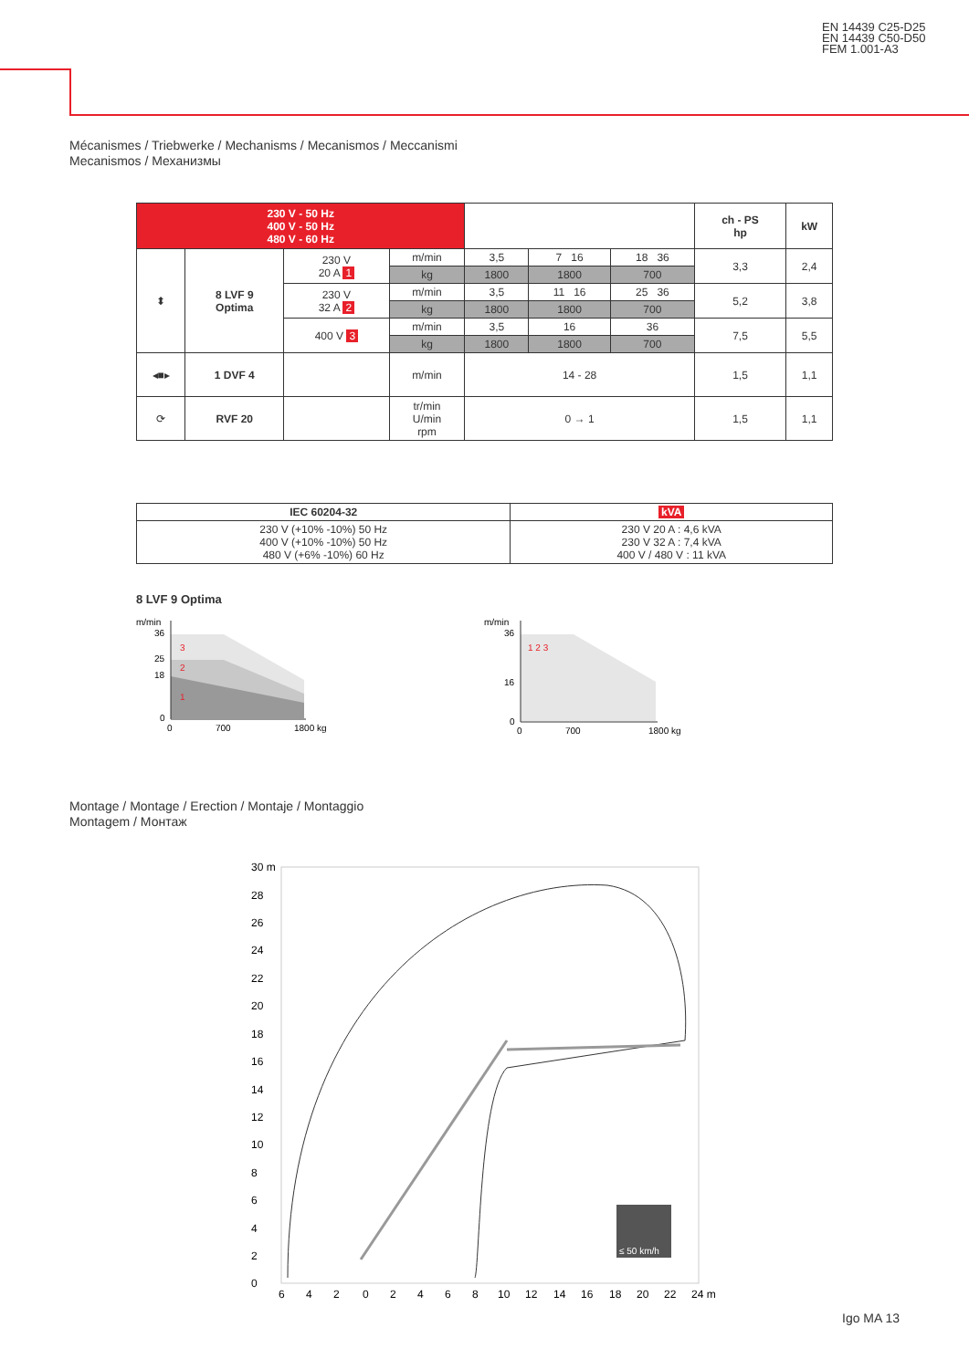EN 14439 C25-D25
EN 14439 C50-D50
FEM 1.001-A3
Mécanismes / Triebwerke / Mechanisms / Mecanismos / Meccanismi
Mecanismos / Механизмы
| 230 V - 50 Hz 400 V - 50 Hz 480 V - 60 Hz | | | | | | | ch - PS hp | kW |
| --- | --- | --- | --- | --- | --- | --- | --- | --- |
| ⬍ | 8 LVF 9 Optima | 230 V 20 A 1 | m/min | 3,5 | 7 16 | 18 36 | 3,3 | 2,4 |
| | | | kg | 1800 | 1800 | 700 | | |
| | | 230 V 32 A 2 | m/min | 3,5 | 11 16 | 25 36 | 5,2 | 3,8 |
| | | | kg | 1800 | 1800 | 700 | | |
| | | 400 V 3 | m/min | 3,5 | 16 | 36 | 7,5 | 5,5 |
| | | | kg | 1800 | 1800 | 700 | | |
| ◂■▸ | 1 DVF 4 | | m/min | 14 - 28 | | | 1,5 | 1,1 |
| ⟳ | RVF 20 | | tr/min U/min rpm | 0 → 1 | | | 1,5 | 1,1 |
| IEC 60204-32 | kVA |
| --- | --- |
| 230 V (+10% -10%) 50 Hz 400 V (+10% -10%) 50 Hz 480 V (+6% -10%) 60 Hz | 230 V 20 A : 4,6 kVA 230 V 32 A : 7,4 kVA 400 V / 480 V : 11 kVA |
8 LVF 9 Optima
m/min
36
25
18
0
0
700
1800 kg
3
2
1
m/min
36
16
0
0
700
1800 kg
1 2 3
Montage / Montage / Erection / Montaje / Montaggio
Montagem / Монтаж
≤ 50 km/h
30 m
28
26
24
22
20
18
16
14
12
10
8
6
4
2
0
6
4
2
0
2
4
6
8
10
12
14
16
18
20
22
24 m
Igo MA 13